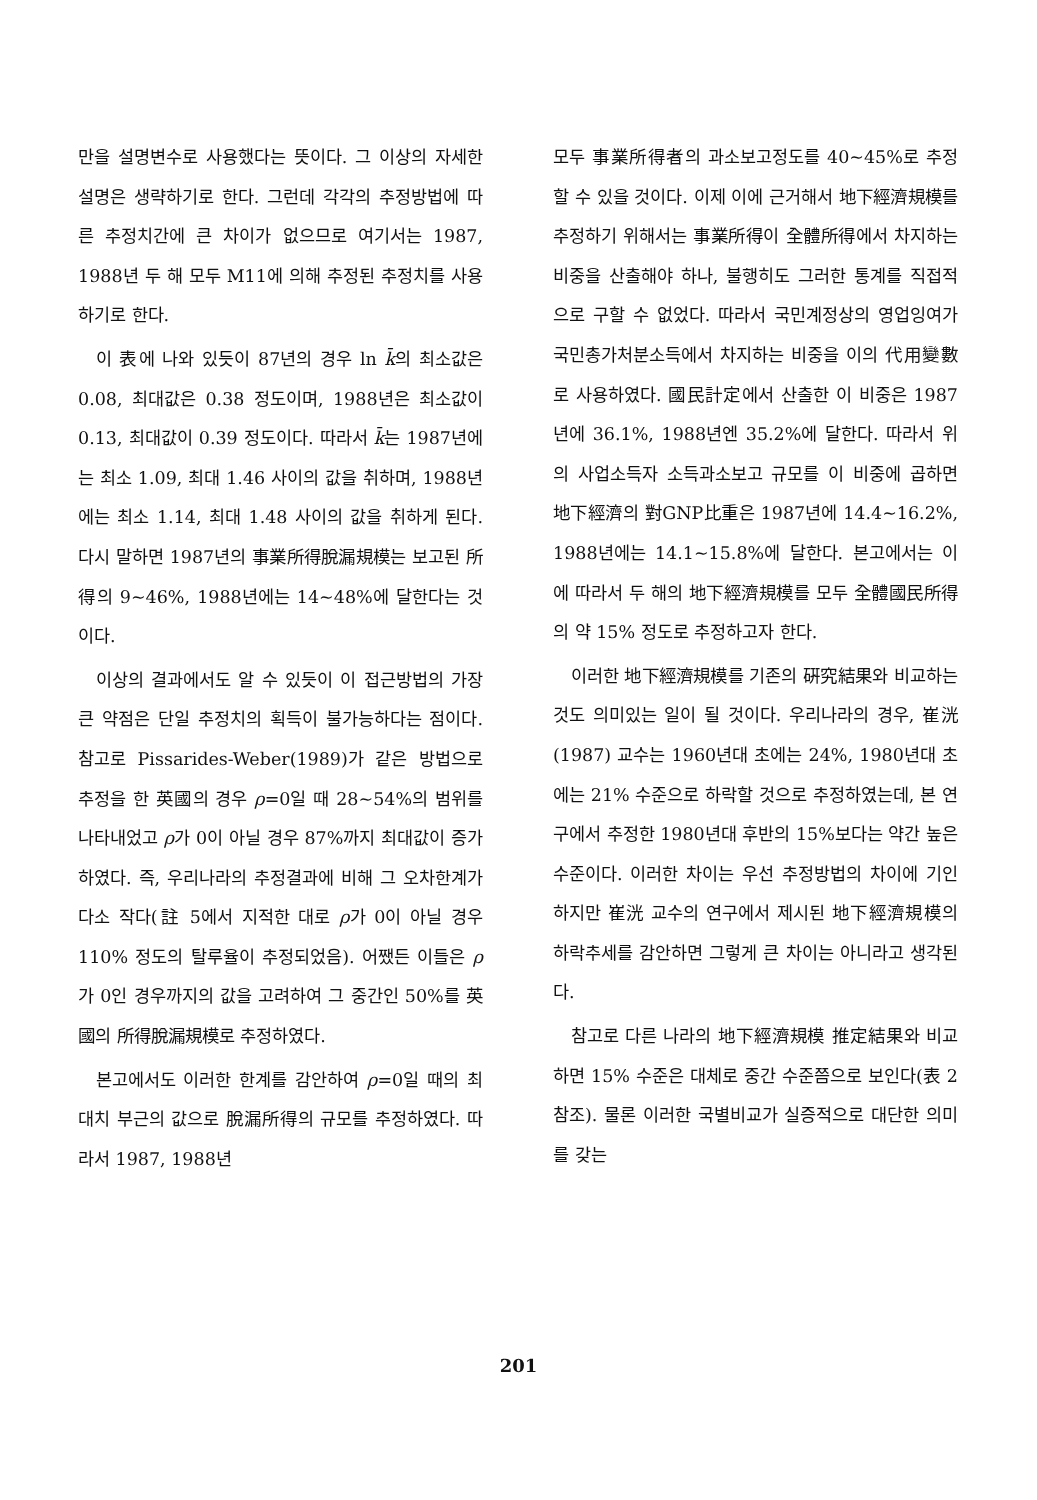만을 설명변수로 사용했다는 뜻이다. 그 이상의 자세한 설명은 생략하기로 한다. 그런데 각각의 추정방법에 따른 추정치간에 큰 차이가 없으므로 여기서는 1987, 1988년 두 해 모두 M11에 의해 추정된 추정치를 사용하기로 한다.
이 表에 나와 있듯이 87년의 경우 ln k̄의 최소값은 0.08, 최대값은 0.38 정도이며, 1988년은 최소값이 0.13, 최대값이 0.39 정도이다. 따라서 k̄는 1987년에는 최소 1.09, 최대 1.46 사이의 값을 취하며, 1988년에는 최소 1.14, 최대 1.48 사이의 값을 취하게 된다. 다시 말하면 1987년의 事業所得脫漏規模는 보고된 所得의 9∼46%, 1988년에는 14∼48%에 달한다는 것이다.
이상의 결과에서도 알 수 있듯이 이 접근방법의 가장 큰 약점은 단일 추정치의 획득이 불가능하다는 점이다. 참고로 Pissarides-Weber(1989)가 같은 방법으로 추정을 한 英國의 경우 ρ=0일 때 28∼54%의 범위를 나타내었고 ρ가 0이 아닐 경우 87%까지 최대값이 증가하였다. 즉, 우리나라의 추정결과에 비해 그 오차한계가 다소 작다(註 5에서 지적한 대로 ρ가 0이 아닐 경우 110% 정도의 탈루율이 추정되었음). 어쨌든 이들은 ρ가 0인 경우까지의 값을 고려하여 그 중간인 50%를 英國의 所得脫漏規模로 추정하였다.
본고에서도 이러한 한계를 감안하여 ρ=0일 때의 최대치 부근의 값으로 脫漏所得의 규모를 추정하였다. 따라서 1987, 1988년
모두 事業所得者의 과소보고정도를 40∼45%로 추정할 수 있을 것이다. 이제 이에 근거해서 地下經濟規模를 추정하기 위해서는 事業所得이 全體所得에서 차지하는 비중을 산출해야 하나, 불행히도 그러한 통계를 직접적으로 구할 수 없었다. 따라서 국민계정상의 영업잉여가 국민총가처분소득에서 차지하는 비중을 이의 代用變數로 사용하였다. 國民計定에서 산출한 이 비중은 1987년에 36.1%, 1988년엔 35.2%에 달한다. 따라서 위의 사업소득자 소득과소보고 규모를 이 비중에 곱하면 地下經濟의 對GNP比重은 1987년에 14.4∼16.2%, 1988년에는 14.1∼15.8%에 달한다. 본고에서는 이에 따라서 두 해의 地下經濟規模를 모두 全體國民所得의 약 15% 정도로 추정하고자 한다.
이러한 地下經濟規模를 기존의 硏究結果와 비교하는 것도 의미있는 일이 될 것이다. 우리나라의 경우, 崔洸(1987) 교수는 1960년대 초에는 24%, 1980년대 초에는 21% 수준으로 하락할 것으로 추정하였는데, 본 연구에서 추정한 1980년대 후반의 15%보다는 약간 높은 수준이다. 이러한 차이는 우선 추정방법의 차이에 기인하지만 崔洸 교수의 연구에서 제시된 地下經濟規模의 하락추세를 감안하면 그렇게 큰 차이는 아니라고 생각된다.
참고로 다른 나라의 地下經濟規模 推定結果와 비교하면 15% 수준은 대체로 중간 수준쯤으로 보인다(表 2 참조). 물론 이러한 국별비교가 실증적으로 대단한 의미를 갖는
201